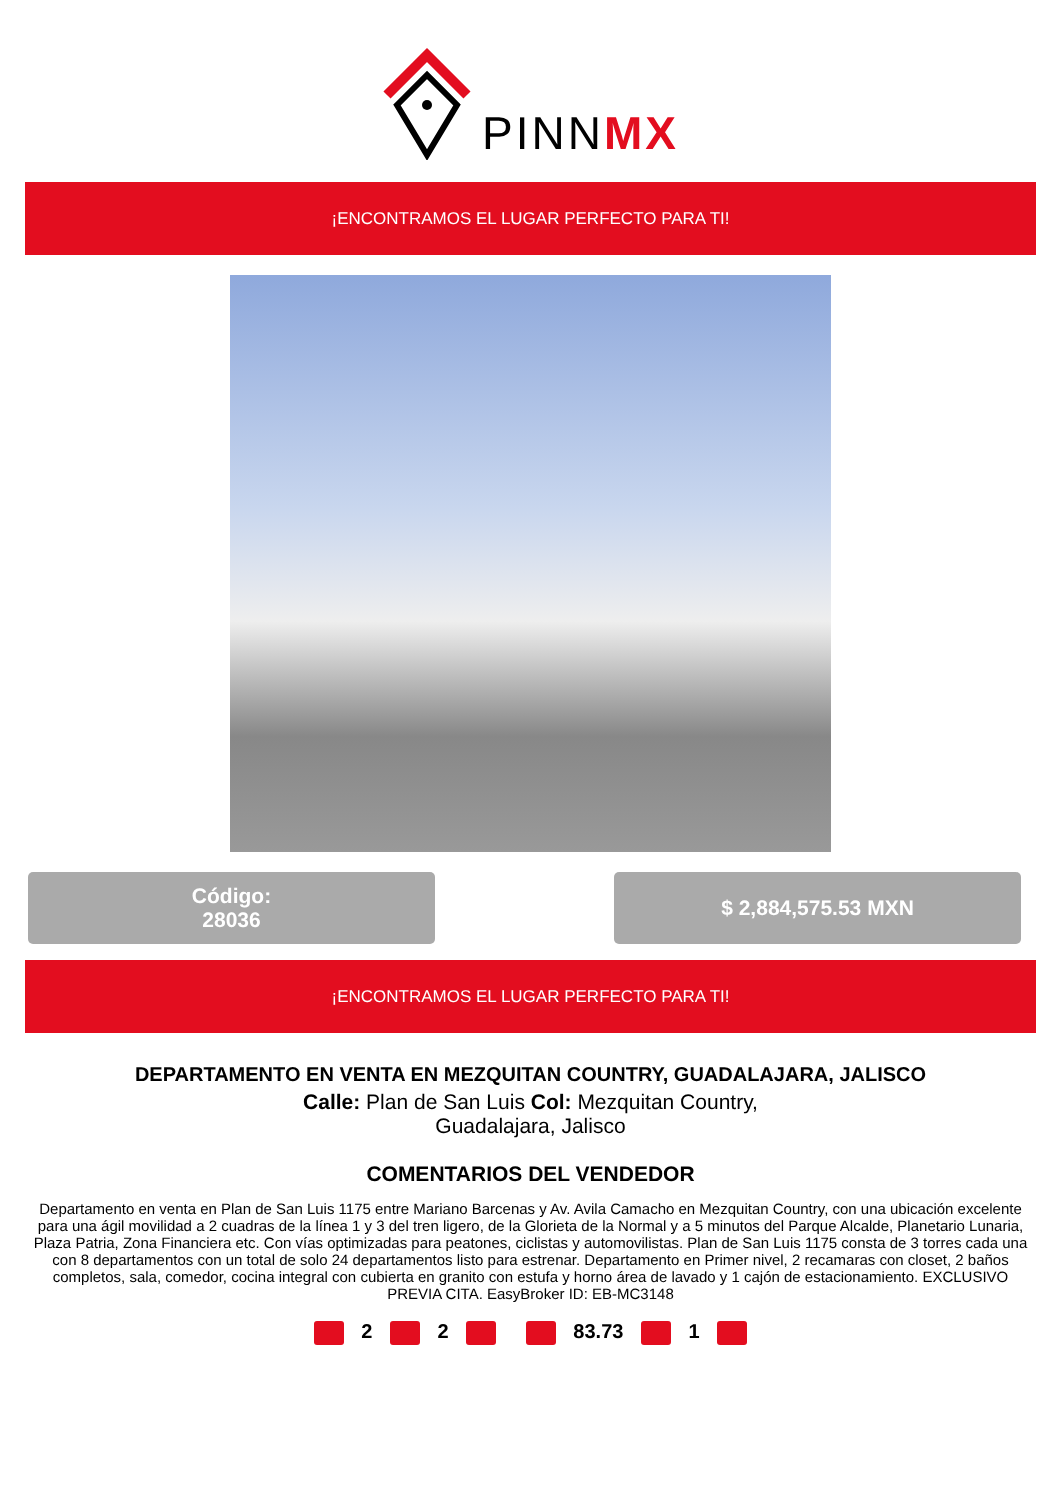PINNMX
¡ENCONTRAMOS EL LUGAR PERFECTO PARA TI!
Código:
28036
$ 2,884,575.53 MXN
¡ENCONTRAMOS EL LUGAR PERFECTO PARA TI!
DEPARTAMENTO EN VENTA EN MEZQUITAN COUNTRY, GUADALAJARA, JALISCO
Calle: Plan de San Luis Col: Mezquitan Country,
Guadalajara, Jalisco
COMENTARIOS DEL VENDEDOR
Departamento en venta en Plan de San Luis 1175 entre Mariano Barcenas y Av. Avila Camacho en Mezquitan Country, con una ubicación excelente para una ágil movilidad a 2 cuadras de la línea 1 y 3 del tren ligero, de la Glorieta de la Normal y a 5 minutos del Parque Alcalde, Planetario Lunaria, Plaza Patria, Zona Financiera etc. Con vías optimizadas para peatones, ciclistas y automovilistas. Plan de San Luis 1175 consta de 3 torres cada una con 8 departamentos con un total de solo 24 departamentos listo para estrenar. Departamento en Primer nivel, 2 recamaras con closet, 2 baños completos, sala, comedor, cocina integral con cubierta en granito con estufa y horno área de lavado y 1 cajón de estacionamiento. EXCLUSIVO PREVIA CITA. EasyBroker ID: EB-MC3148
2 2 83.73 1